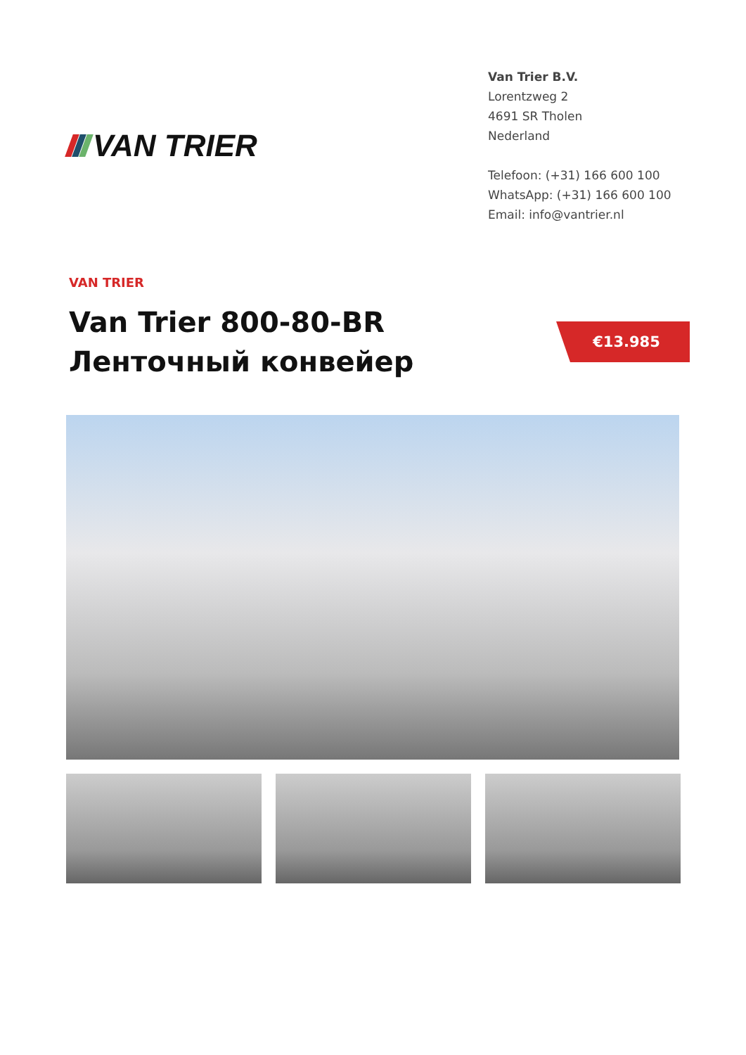VAN TRIER
Van Trier B.V.
Lorentzweg 2
4691 SR Tholen
Nederland
Telefoon: (+31) 166 600 100
WhatsApp: (+31) 166 600 100
Email: info@vantrier.nl
VAN TRIER
Van Trier 800-80-BR
Ленточный конвейер
€13.985